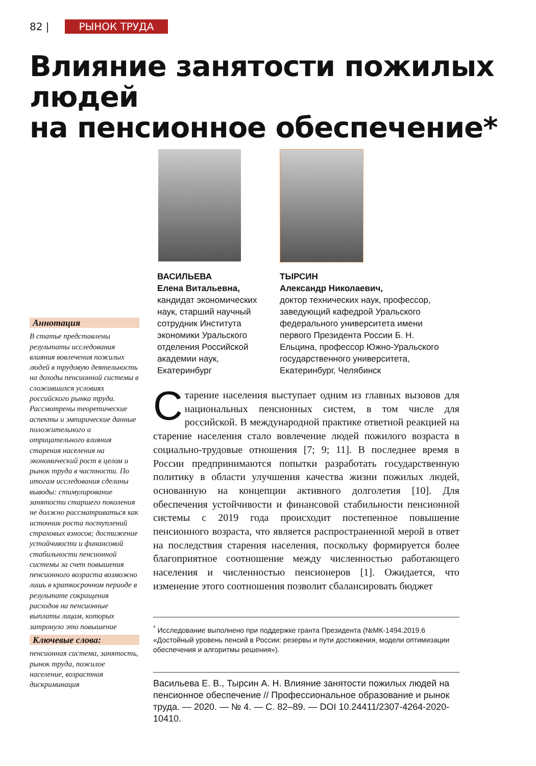82 | РЫНОК ТРУДА
Влияние занятости пожилых людей
на пенсионное обеспечение*
ВАСИЛЬЕВА
Елена Витальевна,
кандидат экономических наук, старший научный сотрудник Института экономики Уральского отделения Российской академии наук, Екатеринбург
ТЫРСИН
Александр Николаевич,
доктор технических наук, профессор, заведующий кафедрой Уральского федерального университета имени первого Президента России Б. Н. Ельцина, профессор Южно-Уральского государственного университета,
Екатеринбург, Челябинск
Аннотация
В статье представлены результаты исследования влияния вовлечения пожилых людей в трудовую деятельность на доходы пенсионной системы в сложившихся условиях российского рынка труда. Рассмотрены теоретические аспекты и эмпирические данные положительного и отрицательного влияния старения населения на экономический рост в целом и рынок труда в частности. По итогам исследования сделаны выводы: стимулирование занятости старшего поколения не должно рассматриваться как источник роста поступлений страховых взносов; достижение устойчивости и финансовой стабильности пенсионной системы за счет повышения пенсионного возраста возможно лишь в краткосрочном периоде в результате сокращения расходов на пенсионные выплаты лицам, которых затронуло это повышение
Ключевые слова:
пенсионная система, занятость, рынок труда, пожилое население, возрастная дискриминация
Старение населения выступает одним из главных вызовов для национальных пенсионных систем, в том числе для российской. В международной практике ответной реакцией на старение населения стало вовлечение людей пожилого возраста в социально-трудовые отношения [7; 9; 11]. В последнее время в России предпринимаются попытки разработать государственную политику в области улучшения качества жизни пожилых людей, основанную на концепции активного долголетия [10]. Для обеспечения устойчивости и финансовой стабильности пенсионной системы с 2019 года происходит постепенное повышение пенсионного возраста, что является распространенной мерой в ответ на последствия старения населения, поскольку формируется более благоприятное соотношение между численностью работающего населения и численностью пенсионеров [1]. Ожидается, что изменение этого соотношения позволит сбалансировать бюджет
<sup>*</sup> Исследование выполнено при поддержке гранта Президента (№МК-1494.2019.6 «Достойный уровень пенсий в России: резервы и пути достижения, модели оптимизации обеспечения и алгоритмы решения»).
Васильева Е. В., Тырсин А. Н. Влияние занятости пожилых людей на пенсионное обеспечение // Профессиональное образование и рынок труда. — 2020. — № 4. — С. 82–89. — DOI 10.24411/2307-4264-2020-10410.